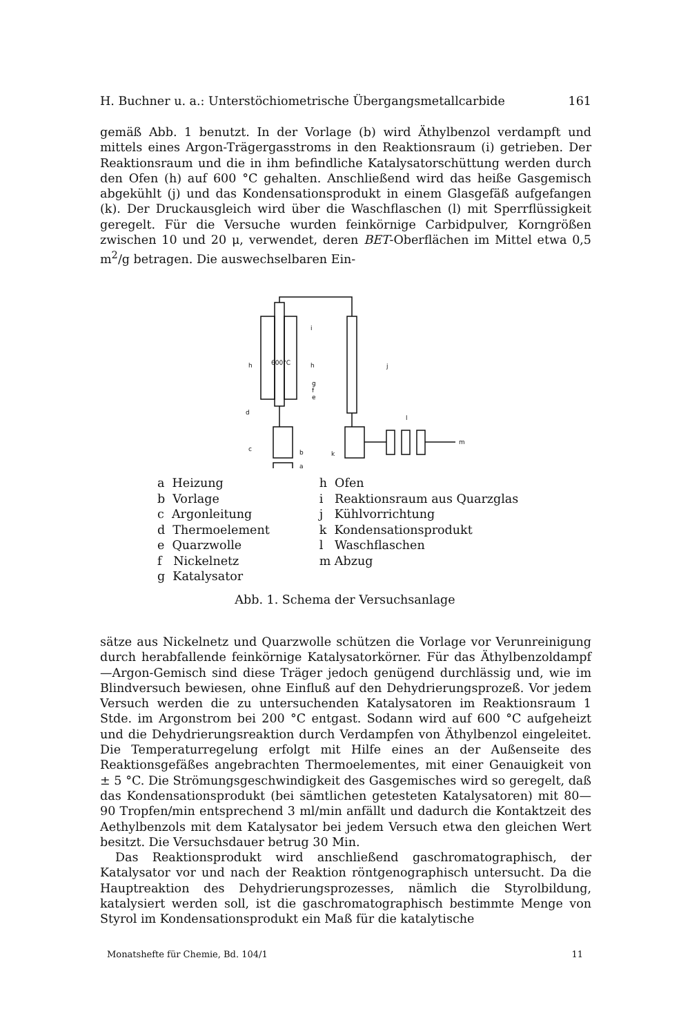H. Buchner u. a.: Unterstöchiometrische Übergangsmetallcarbide 161
gemäß Abb. 1 benutzt. In der Vorlage (b) wird Äthylbenzol verdampft und mittels eines Argon-Trägergasstroms in den Reaktionsraum (i) getrieben. Der Reaktionsraum und die in ihm befindliche Katalysatorschüttung werden durch den Ofen (h) auf 600 °C gehalten. Anschließend wird das heiße Gasgemisch abgekühlt (j) und das Kondensationsprodukt in einem Glasgefäß aufgefangen (k). Der Druckausgleich wird über die Waschflaschen (l) mit Sperrflüssigkeit geregelt. Für die Versuche wurden feinkörnige Carbidpulver, Korngrößen zwischen 10 und 20 μ, verwendet, deren BET-Oberflächen im Mittel etwa 0,5 m<sup>2</sup>/g betragen. Die auswechselbaren Ein-
600°C
h
h
i
j
m
l
g
f
e
d
c
b
a
k
a Heizung
b Vorlage
c Argonleitung
d Thermoelement
e Quarzwolle
f Nickelnetz
g Katalysator
h Ofen
i Reaktionsraum aus Quarzglas
j Kühlvorrichtung
k Kondensationsprodukt
l Waschflaschen
m Abzug
Abb. 1. Schema der Versuchsanlage
sätze aus Nickelnetz und Quarzwolle schützen die Vorlage vor Verunreinigung durch herabfallende feinkörnige Katalysatorkörner. Für das Äthylbenzoldampf—Argon-Gemisch sind diese Träger jedoch genügend durchlässig und, wie im Blindversuch bewiesen, ohne Einfluß auf den Dehydrierungsprozeß. Vor jedem Versuch werden die zu untersuchenden Katalysatoren im Reaktionsraum 1 Stde. im Argonstrom bei 200 °C entgast. Sodann wird auf 600 °C aufgeheizt und die Dehydrierungsreaktion durch Verdampfen von Äthylbenzol eingeleitet. Die Temperaturregelung erfolgt mit Hilfe eines an der Außenseite des Reaktionsgefäßes angebrachten Thermoelementes, mit einer Genauigkeit von ± 5 °C. Die Strömungsgeschwindigkeit des Gasgemisches wird so geregelt, daß das Kondensationsprodukt (bei sämtlichen getesteten Katalysatoren) mit 80—90 Tropfen/min entsprechend 3 ml/min anfällt und dadurch die Kontaktzeit des Aethylbenzols mit dem Katalysator bei jedem Versuch etwa den gleichen Wert besitzt. Die Versuchsdauer betrug 30 Min.
Das Reaktionsprodukt wird anschließend gaschromatographisch, der Katalysator vor und nach der Reaktion röntgenographisch untersucht. Da die Hauptreaktion des Dehydrierungsprozesses, nämlich die Styrolbildung, katalysiert werden soll, ist die gaschromatographisch bestimmte Menge von Styrol im Kondensationsprodukt ein Maß für die katalytische
Monatshefte für Chemie, Bd. 104/1 11